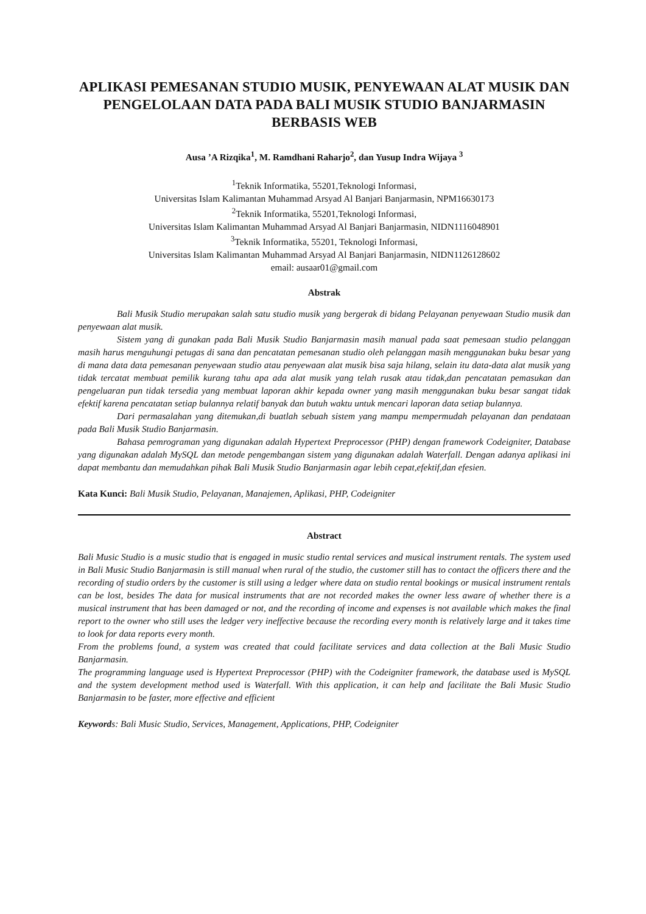APLIKASI PEMESANAN STUDIO MUSIK, PENYEWAAN ALAT MUSIK DAN PENGELOLAAN DATA PADA BALI MUSIK STUDIO BANJARMASIN BERBASIS WEB
Ausa ’A Rizqika<sup>1</sup>, M. Ramdhani Raharjo<sup>2</sup>, dan Yusup Indra Wijaya <sup>3</sup>
<sup>1</sup> Teknik Informatika, 55201,Teknologi Informasi,
Universitas Islam Kalimantan Muhammad Arsyad Al Banjari Banjarmasin, NPM16630173
<sup>2</sup> Teknik Informatika, 55201,Teknologi Informasi,
Universitas Islam Kalimantan Muhammad Arsyad Al Banjari Banjarmasin, NIDN1116048901
<sup>3</sup> Teknik Informatika, 55201, Teknologi Informasi,
Universitas Islam Kalimantan Muhammad Arsyad Al Banjari Banjarmasin, NIDN1126128602
email: ausaar01@gmail.com
Abstrak
Bali Musik Studio merupakan salah satu studio musik yang bergerak di bidang Pelayanan penyewaan Studio musik dan penyewaan alat musik.
Sistem yang di gunakan pada Bali Musik Studio Banjarmasin masih manual pada saat pemesaan studio pelanggan masih harus menguhungi petugas di sana dan pencatatan pemesanan studio oleh pelanggan masih menggunakan buku besar yang di mana data data pemesanan penyewaan studio atau penyewaan alat musik bisa saja hilang, selain itu data-data alat musik yang tidak tercatat membuat pemilik kurang tahu apa ada alat musik yang telah rusak atau tidak,dan pencatatan pemasukan dan pengeluaran pun tidak tersedia yang membuat laporan akhir kepada owner yang masih menggunakan buku besar sangat tidak efektif karena pencatatan setiap bulannya relatif banyak dan butuh waktu untuk mencari laporan data setiap bulannya.
Dari permasalahan yang ditemukan,di buatlah sebuah sistem yang mampu mempermudah pelayanan dan pendataan pada Bali Musik Studio Banjarmasin.
Bahasa pemrograman yang digunakan adalah Hypertext Preprocessor (PHP) dengan framework Codeigniter, Database yang digunakan adalah MySQL dan metode pengembangan sistem yang digunakan adalah Waterfall. Dengan adanya aplikasi ini dapat membantu dan memudahkan pihak Bali Musik Studio Banjarmasin agar lebih cepat,efektif,dan efesien.
Kata Kunci: Bali Musik Studio, Pelayanan, Manajemen, Aplikasi, PHP, Codeigniter
Abstract
Bali Music Studio is a music studio that is engaged in music studio rental services and musical instrument rentals. The system used in Bali Music Studio Banjarmasin is still manual when rural of the studio, the customer still has to contact the officers there and the recording of studio orders by the customer is still using a ledger where data on studio rental bookings or musical instrument rentals can be lost, besides The data for musical instruments that are not recorded makes the owner less aware of whether there is a musical instrument that has been damaged or not, and the recording of income and expenses is not available which makes the final report to the owner who still uses the ledger very ineffective because the recording every month is relatively large and it takes time to look for data reports every month.
From the problems found, a system was created that could facilitate services and data collection at the Bali Music Studio Banjarmasin.
The programming language used is Hypertext Preprocessor (PHP) with the Codeigniter framework, the database used is MySQL and the system development method used is Waterfall. With this application, it can help and facilitate the Bali Music Studio Banjarmasin to be faster, more effective and efficient
Keywords: Bali Music Studio, Services, Management, Applications, PHP, Codeigniter